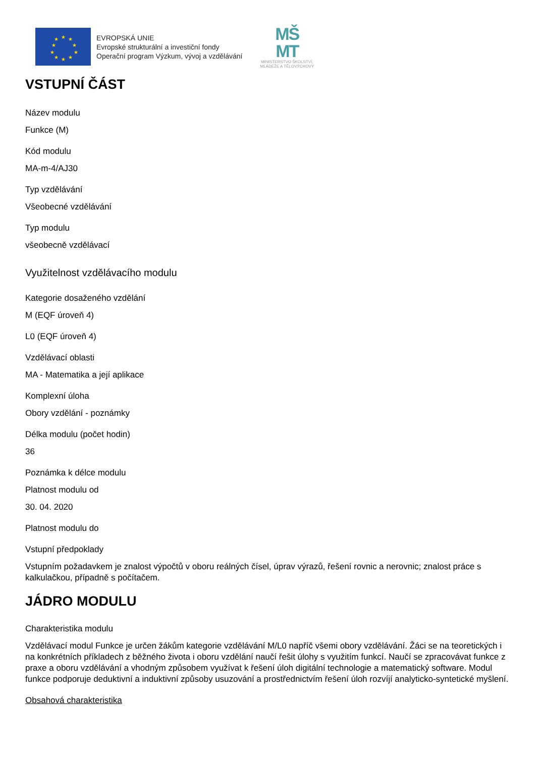★
★
★
★
★
★
★
★
★
★
EVROPSKÁ UNIE
Evropské strukturální a investiční fondy
Operační program Výzkum, vývoj a vzdělávání
MŠ
MT
MINISTERSTVO ŠKOLSTVÍ,
MLÁDEŽE A TĚLOVÝCHOVY
VSTUPNÍ ČÁST
Název modulu
Funkce (M)
Kód modulu
MA-m-4/AJ30
Typ vzdělávání
Všeobecné vzdělávání
Typ modulu
všeobecně vzdělávací
Využitelnost vzdělávacího modulu
Kategorie dosaženého vzdělání
M (EQF úroveň 4)
L0 (EQF úroveň 4)
Vzdělávací oblasti
MA - Matematika a její aplikace
Komplexní úloha
Obory vzdělání - poznámky
Délka modulu (počet hodin)
36
Poznámka k délce modulu
Platnost modulu od
30. 04. 2020
Platnost modulu do
Vstupní předpoklady
Vstupním požadavkem je znalost výpočtů v oboru reálných čísel, úprav výrazů, řešení rovnic a nerovnic; znalost práce s kalkulačkou, případně s počítačem.
JÁDRO MODULU
Charakteristika modulu
Vzdělávací modul Funkce je určen žákům kategorie vzdělávání M/L0 napříč všemi obory vzdělávání. Žáci se na teoretických i na konkrétních příkladech z běžného života i oboru vzdělání naučí řešit úlohy s využitím funkcí. Naučí se zpracovávat funkce z praxe a oboru vzdělávání a vhodným způsobem využívat k řešení úloh digitální technologie a matematický software. Modul funkce podporuje deduktivní a induktivní způsoby usuzování a prostřednictvím řešení úloh rozvíjí analyticko-syntetické myšlení.
Obsahová charakteristika